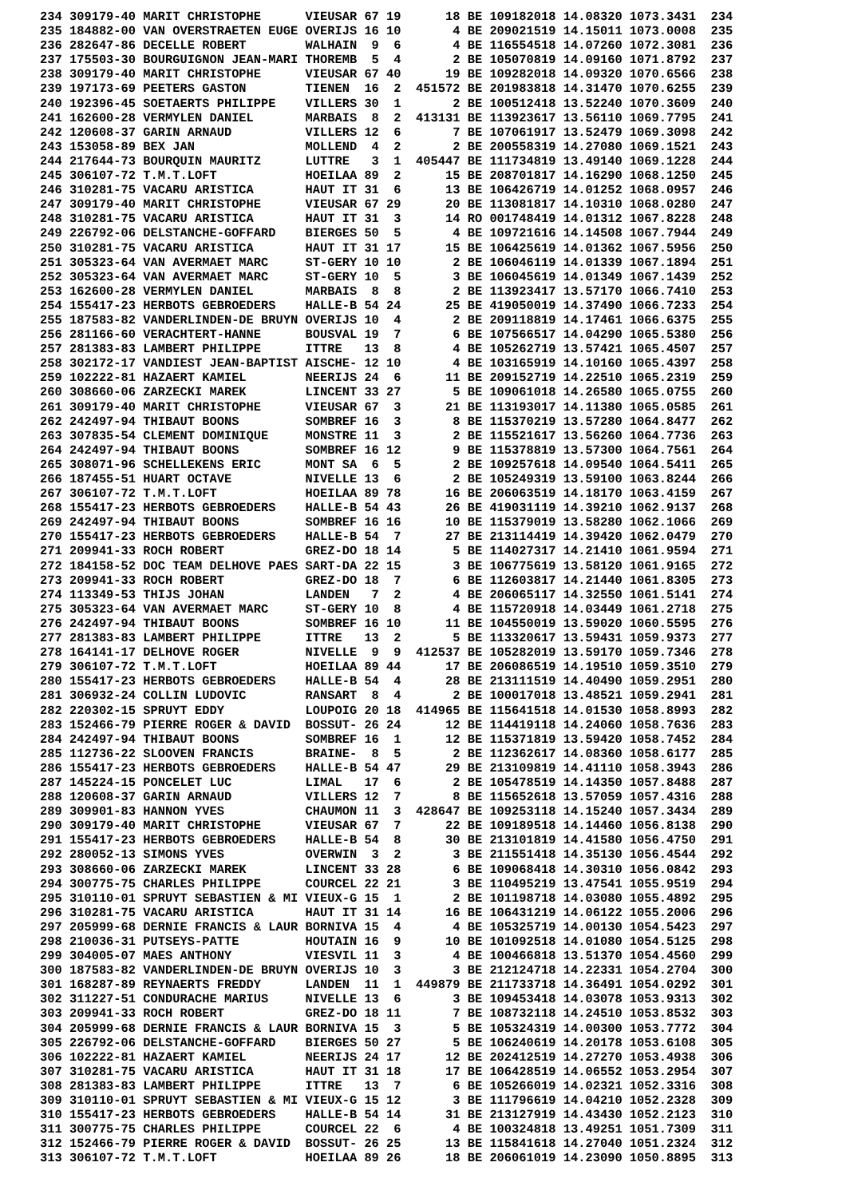234 309179-40 MARIT CHRISTOPHE      VIEUSAR 67 19      18 BE 109182018 14.08320 1073.3431  234
235 184882-00 VAN OVERSTRAETEN EUGE OVERIJS 16 10       4 BE 209021519 14.15011 1073.0008  235
236 282647-86 DECELLE ROBERT        WALHAIN  9  6       4 BE 116554518 14.07260 1072.3081  236
237 175503-30 BOURGUIGNON JEAN-MARI THOREMB  5  4       2 BE 105070819 14.09160 1071.8792  237
238 309179-40 MARIT CHRISTOPHE      VIEUSAR 67 40      19 BE 109282018 14.09320 1070.6566  238
239 197173-69 PEETERS GASTON        TIENEN  16  2  451572 BE 201983818 14.31470 1070.6255  239
240 192396-45 SOETAERTS PHILIPPE    VILLERS 30  1       2 BE 100512418 13.52240 1070.3609  240
241 162600-28 VERMYLEN DANIEL       MARBAIS  8  2  413131 BE 113923617 13.56110 1069.7795  241
242 120608-37 GARIN ARNAUD          VILLERS 12  6       7 BE 107061917 13.52479 1069.3098  242
243 153058-89 BEX JAN               MOLLEND  4  2       2 BE 200558319 14.27080 1069.1521  243
244 217644-73 BOURQUIN MAURITZ      LUTTRE   3  1  405447 BE 111734819 13.49140 1069.1228  244
245 306107-72 T.M.T.LOFT            HOEILAA 89  2      15 BE 208701817 14.16290 1068.1250  245
246 310281-75 VACARU ARISTICA       HAUT IT 31  6      13 BE 106426719 14.01252 1068.0957  246
247 309179-40 MARIT CHRISTOPHE      VIEUSAR 67 29      20 BE 113081817 14.10310 1068.0280  247
248 310281-75 VACARU ARISTICA       HAUT IT 31  3      14 RO 001748419 14.01312 1067.8228  248
249 226792-06 DELSTANCHE-GOFFARD    BIERGES 50  5       4 BE 109721616 14.14508 1067.7944  249
250 310281-75 VACARU ARISTICA       HAUT IT 31 17      15 BE 106425619 14.01362 1067.5956  250
251 305323-64 VAN AVERMAET MARC     ST-GERY 10 10       2 BE 106046119 14.01339 1067.1894  251
252 305323-64 VAN AVERMAET MARC     ST-GERY 10  5       3 BE 106045619 14.01349 1067.1439  252
253 162600-28 VERMYLEN DANIEL       MARBAIS  8  8       2 BE 113923417 13.57170 1066.7410  253
254 155417-23 HERBOTS GEBROEDERS    HALLE-B 54 24      25 BE 419050019 14.37490 1066.7233  254
255 187583-82 VANDERLINDEN-DE BRUYN OVERIJS 10  4       2 BE 209118819 14.17461 1066.6375  255
256 281166-60 VERACHTERT-HANNE      BOUSVAL 19  7       6 BE 107566517 14.04290 1065.5380  256
257 281383-83 LAMBERT PHILIPPE      ITTRE   13  8       4 BE 105262719 13.57421 1065.4507  257
258 302172-17 VANDIEST JEAN-BAPTIST AISCHE- 12 10       4 BE 103165919 14.10160 1065.4397  258
259 102222-81 HAZAERT KAMIEL        NEERIJS 24  6      11 BE 209152719 14.22510 1065.2319  259
260 308660-06 ZARZECKI MAREK        LINCENT 33 27       5 BE 109061018 14.26580 1065.0755  260
261 309179-40 MARIT CHRISTOPHE      VIEUSAR 67  3      21 BE 113193017 14.11380 1065.0585  261
262 242497-94 THIBAUT BOONS         SOMBREF 16  3       8 BE 115370219 13.57280 1064.8477  262
263 307835-54 CLEMENT DOMINIQUE     MONSTRE 11  3       2 BE 115521617 13.56260 1064.7736  263
264 242497-94 THIBAUT BOONS         SOMBREF 16 12       9 BE 115378819 13.57300 1064.7561  264
265 308071-96 SCHELLEKENS ERIC      MONT SA  6  5       2 BE 109257618 14.09540 1064.5411  265
266 187455-51 HUART OCTAVE          NIVELLE 13  6       2 BE 105249319 13.59100 1063.8244  266
267 306107-72 T.M.T.LOFT            HOEILAA 89 78      16 BE 206063519 14.18170 1063.4159  267
268 155417-23 HERBOTS GEBROEDERS    HALLE-B 54 43      26 BE 419031119 14.39210 1062.9137  268
269 242497-94 THIBAUT BOONS         SOMBREF 16 16      10 BE 115379019 13.58280 1062.1066  269
270 155417-23 HERBOTS GEBROEDERS    HALLE-B 54  7      27 BE 213114419 14.39420 1062.0479  270
271 209941-33 ROCH ROBERT           GREZ-DO 18 14       5 BE 114027317 14.21410 1061.9594  271
272 184158-52 DOC TEAM DELHOVE PAES SART-DA 22 15       3 BE 106775619 13.58120 1061.9165  272
273 209941-33 ROCH ROBERT           GREZ-DO 18  7       6 BE 112603817 14.21440 1061.8305  273
274 113349-53 THIJS JOHAN           LANDEN   7  2       4 BE 206065117 14.32550 1061.5141  274
275 305323-64 VAN AVERMAET MARC     ST-GERY 10  8       4 BE 115720918 14.03449 1061.2718  275
276 242497-94 THIBAUT BOONS         SOMBREF 16 10      11 BE 104550019 13.59020 1060.5595  276
277 281383-83 LAMBERT PHILIPPE      ITTRE   13  2       5 BE 113320617 13.59431 1059.9373  277
278 164141-17 DELHOVE ROGER         NIVELLE  9  9  412537 BE 105282019 13.59170 1059.7346  278
279 306107-72 T.M.T.LOFT            HOEILAA 89 44      17 BE 206086519 14.19510 1059.3510  279
280 155417-23 HERBOTS GEBROEDERS    HALLE-B 54  4      28 BE 213111519 14.40490 1059.2951  280
281 306932-24 COLLIN LUDOVIC        RANSART  8  4       2 BE 100017018 13.48521 1059.2941  281
282 220302-15 SPRUYT EDDY           LOUPOIG 20 18  414965 BE 115641518 14.01530 1058.8993  282
283 152466-79 PIERRE ROGER & DAVID  BOSSUT- 26 24      12 BE 114419118 14.24060 1058.7636  283
284 242497-94 THIBAUT BOONS         SOMBREF 16  1      12 BE 115371819 13.59420 1058.7452  284
285 112736-22 SLOOVEN FRANCIS       BRAINE-  8  5       2 BE 112362617 14.08360 1058.6177  285
286 155417-23 HERBOTS GEBROEDERS    HALLE-B 54 47      29 BE 213109819 14.41110 1058.3943  286
287 145224-15 PONCELET LUC          LIMAL   17  6       2 BE 105478519 14.14350 1057.8488  287
288 120608-37 GARIN ARNAUD          VILLERS 12  7       8 BE 115652618 13.57059 1057.4316  288
289 309901-83 HANNON YVES           CHAUMON 11  3  428647 BE 109253118 14.15240 1057.3434  289
290 309179-40 MARIT CHRISTOPHE      VIEUSAR 67  7      22 BE 109189518 14.14460 1056.8138  290
291 155417-23 HERBOTS GEBROEDERS    HALLE-B 54  8      30 BE 213101819 14.41580 1056.4750  291
292 280052-13 SIMONS YVES           OVERWIN  3  2       3 BE 211551418 14.35130 1056.4544  292
293 308660-06 ZARZECKI MAREK        LINCENT 33 28       6 BE 109068418 14.30310 1056.0842  293
294 300775-75 CHARLES PHILIPPE      COURCEL 22 21       3 BE 110495219 13.47541 1055.9519  294
295 310110-01 SPRUYT SEBASTIEN & MI VIEUX-G 15  1       2 BE 101198718 14.03080 1055.4892  295
296 310281-75 VACARU ARISTICA       HAUT IT 31 14      16 BE 106431219 14.06122 1055.2006  296
297 205999-68 DERNIE FRANCIS & LAUR BORNIVA 15  4       4 BE 105325719 14.00130 1054.5423  297
298 210036-31 PUTSEYS-PATTE         HOUTAIN 16  9      10 BE 101092518 14.01080 1054.5125  298
299 304005-07 MAES ANTHONY          VIESVIL 11  3       4 BE 100466818 13.51370 1054.4560  299
300 187583-82 VANDERLINDEN-DE BRUYN OVERIJS 10  3       3 BE 212124718 14.22331 1054.2704  300
301 168287-89 REYNAERTS FREDDY      LANDEN  11  1  449879 BE 211733718 14.36491 1054.0292  301
302 311227-51 CONDURACHE MARIUS     NIVELLE 13  6       3 BE 109453418 14.03078 1053.9313  302
303 209941-33 ROCH ROBERT           GREZ-DO 18 11       7 BE 108732118 14.24510 1053.8532  303
304 205999-68 DERNIE FRANCIS & LAUR BORNIVA 15  3       5 BE 105324319 14.00300 1053.7772  304
305 226792-06 DELSTANCHE-GOFFARD    BIERGES 50 27       5 BE 106240619 14.20178 1053.6108  305
306 102222-81 HAZAERT KAMIEL        NEERIJS 24 17      12 BE 202412519 14.27270 1053.4938  306
307 310281-75 VACARU ARISTICA       HAUT IT 31 18      17 BE 106428519 14.06552 1053.2954  307
308 281383-83 LAMBERT PHILIPPE      ITTRE   13  7       6 BE 105266019 14.02321 1052.3316  308
309 310110-01 SPRUYT SEBASTIEN & MI VIEUX-G 15 12       3 BE 111796619 14.04210 1052.2328  309
310 155417-23 HERBOTS GEBROEDERS    HALLE-B 54 14      31 BE 213127919 14.43430 1052.2123  310
311 300775-75 CHARLES PHILIPPE      COURCEL 22  6       4 BE 100324818 13.49251 1051.7309  311
312 152466-79 PIERRE ROGER & DAVID  BOSSUT- 26 25      13 BE 115841618 14.27040 1051.2324  312
313 306107-72 T.M.T.LOFT            HOEILAA 89 26      18 BE 206061019 14.23090 1050.8895  313